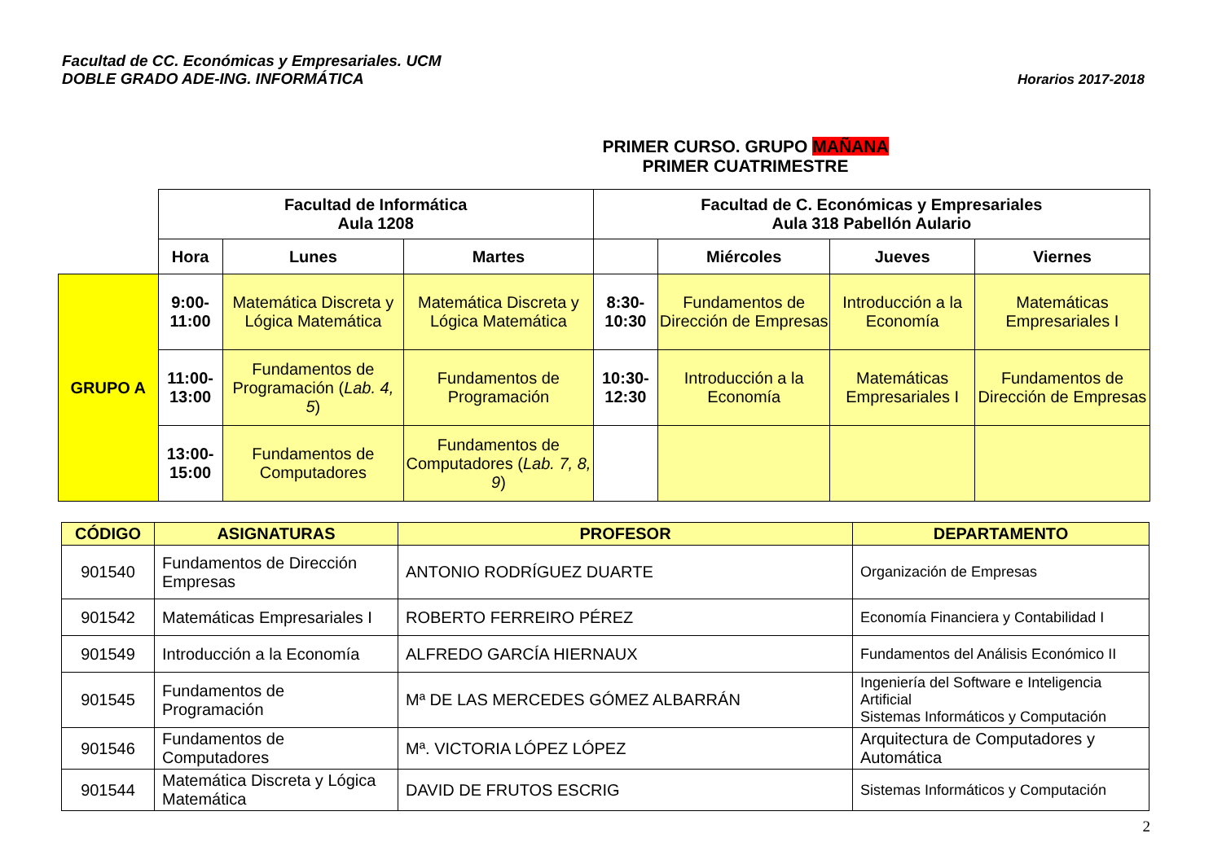Facultad de CC. Económicas y Empresariales. UCM
DOBLE GRADO ADE-ING. INFORMÁTICA
Horarios 2017-2018
PRIMER CURSO. GRUPO MAÑANA
PRIMER CUATRIMESTRE
| | Facultad de Informática Aula 1208 | | | Facultad de C. Económicas y Empresariales Aula 318 Pabellón Aulario | | | |
| | Hora | Lunes | Martes | | Miércoles | Jueves | Viernes |
| GRUPO A | 9:00-11:00 | Matemática Discreta y Lógica Matemática | Matemática Discreta y Lógica Matemática | 8:30-10:30 | Fundamentos de Dirección de Empresas | Introducción a la Economía | Matemáticas Empresariales I |
| | 11:00-13:00 | Fundamentos de Programación ( Lab. 4, 5 ) | Fundamentos de Programación | 10:30-12:30 | Introducción a la Economía | Matemáticas Empresariales I | Fundamentos de Dirección de Empresas |
| | 13:00-15:00 | Fundamentos de Computadores | Fundamentos de Computadores ( Lab. 7, 8, 9 ) | | | | |
| CÓDIGO | ASIGNATURAS | PROFESOR | DEPARTAMENTO |
| --- | --- | --- | --- |
| 901540 | Fundamentos de Dirección Empresas | ANTONIO RODRÍGUEZ DUARTE | Organización de Empresas |
| 901542 | Matemáticas Empresariales I | ROBERTO FERREIRO PÉREZ | Economía Financiera y Contabilidad I |
| 901549 | Introducción a la Economía | ALFREDO GARCÍA HIERNAUX | Fundamentos del Análisis Económico II |
| 901545 | Fundamentos de Programación | Mª DE LAS MERCEDES GÓMEZ ALBARRÁN | Ingeniería del Software e Inteligencia Artificial Sistemas Informáticos y Computación |
| 901546 | Fundamentos de Computadores | Mª. VICTORIA LÓPEZ LÓPEZ | Arquitectura de Computadores y Automática |
| 901544 | Matemática Discreta y Lógica Matemática | DAVID DE FRUTOS ESCRIG | Sistemas Informáticos y Computación |
2